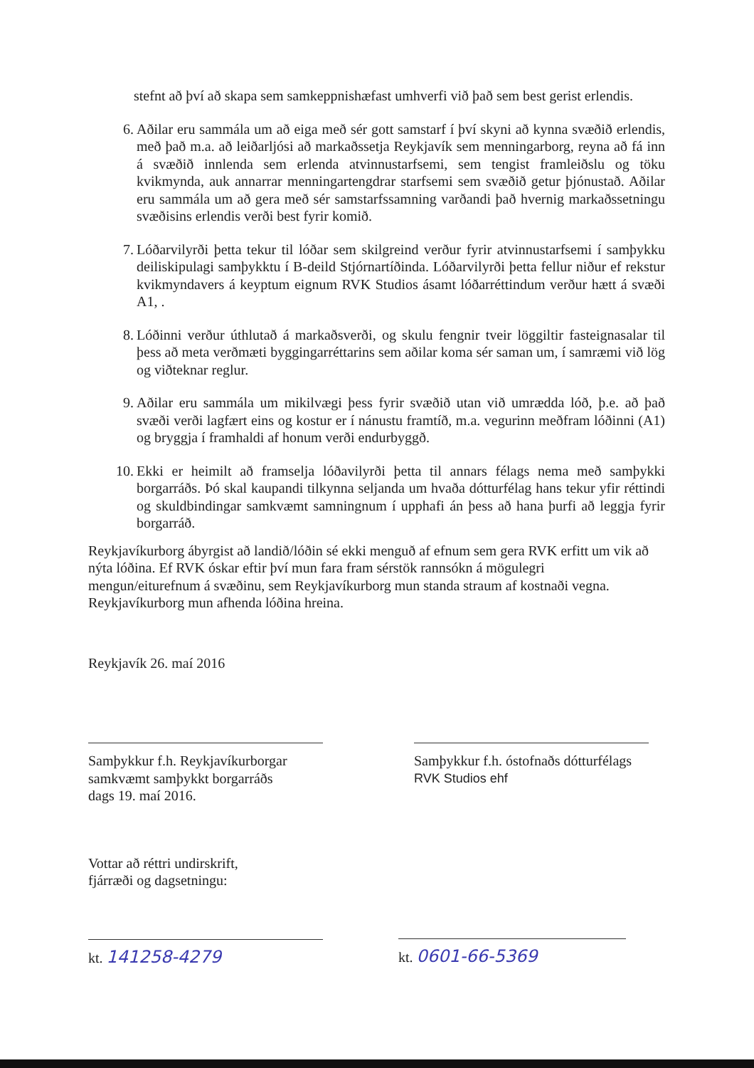stefnt að því að skapa sem samkeppnishæfast umhverfi við það sem best gerist erlendis.
6. Aðilar eru sammála um að eiga með sér gott samstarf í því skyni að kynna svæðið erlendis, með það m.a. að leiðarljósi að markaðssetja Reykjavík sem menningarborg, reyna að fá inn á svæðið innlenda sem erlenda atvinnustarfsemi, sem tengist framleiðslu og töku kvikmynda, auk annarrar menningartengdrar starfsemi sem svæðið getur þjónustað. Aðilar eru sammála um að gera með sér samstarfssamning varðandi það hvernig markaðssetningu svæðisins erlendis verði best fyrir komið.
7. Lóðarvilyrði þetta tekur til lóðar sem skilgreind verður fyrir atvinnustarfsemi í samþykku deiliskipulagi samþykktu í B-deild Stjórnartíðinda. Lóðarvilyrði þetta fellur niður ef rekstur kvikmyndavers á keyptum eignum RVK Studios ásamt lóðarréttindum verður hætt á svæði A1, .
8. Lóðinni verður úthlutað á markaðsverði, og skulu fengnir tveir löggiltir fasteignasalar til þess að meta verðmæti byggingarréttarins sem aðilar koma sér saman um, í samræmi við lög og viðteknar reglur.
9. Aðilar eru sammála um mikilvægi þess fyrir svæðið utan við umrædda lóð, þ.e. að það svæði verði lagfært eins og kostur er í nánustu framtíð, m.a. vegurinn meðfram lóðinni (A1) og bryggja í framhaldi af honum verði endurbyggð.
10. Ekki er heimilt að framselja lóðavilyrði þetta til annars félags nema með samþykki borgarráðs. Þó skal kaupandi tilkynna seljanda um hvaða dótturfélag hans tekur yfir réttindi og skuldbindingar samkvæmt samningnum í upphafi án þess að hana þurfi að leggja fyrir borgarráð.
Reykjavíkurborg ábyrgist að landið/lóðin sé ekki menguð af efnum sem gera RVK erfitt um vik að nýta lóðina. Ef RVK óskar eftir því mun fara fram sérstök rannsókn á mögulegri mengun/eiturefnum á svæðinu, sem Reykjavíkurborg mun standa straum af kostnaði vegna. Reykjavíkurborg mun afhenda lóðina hreina.
Reykjavík 26. maí 2016
Samþykkur f.h. Reykjavíkurborgar
samkvæmt samþykkt borgarráðs
dags 19. maí 2016.
Samþykkur f.h. óstofnaðs dótturfélags
RVK Studios ehf
Vottar að réttri undirskrift,
fjárræði og dagsetningu:
kt. 141258-4279
kt. 0601-66-5369